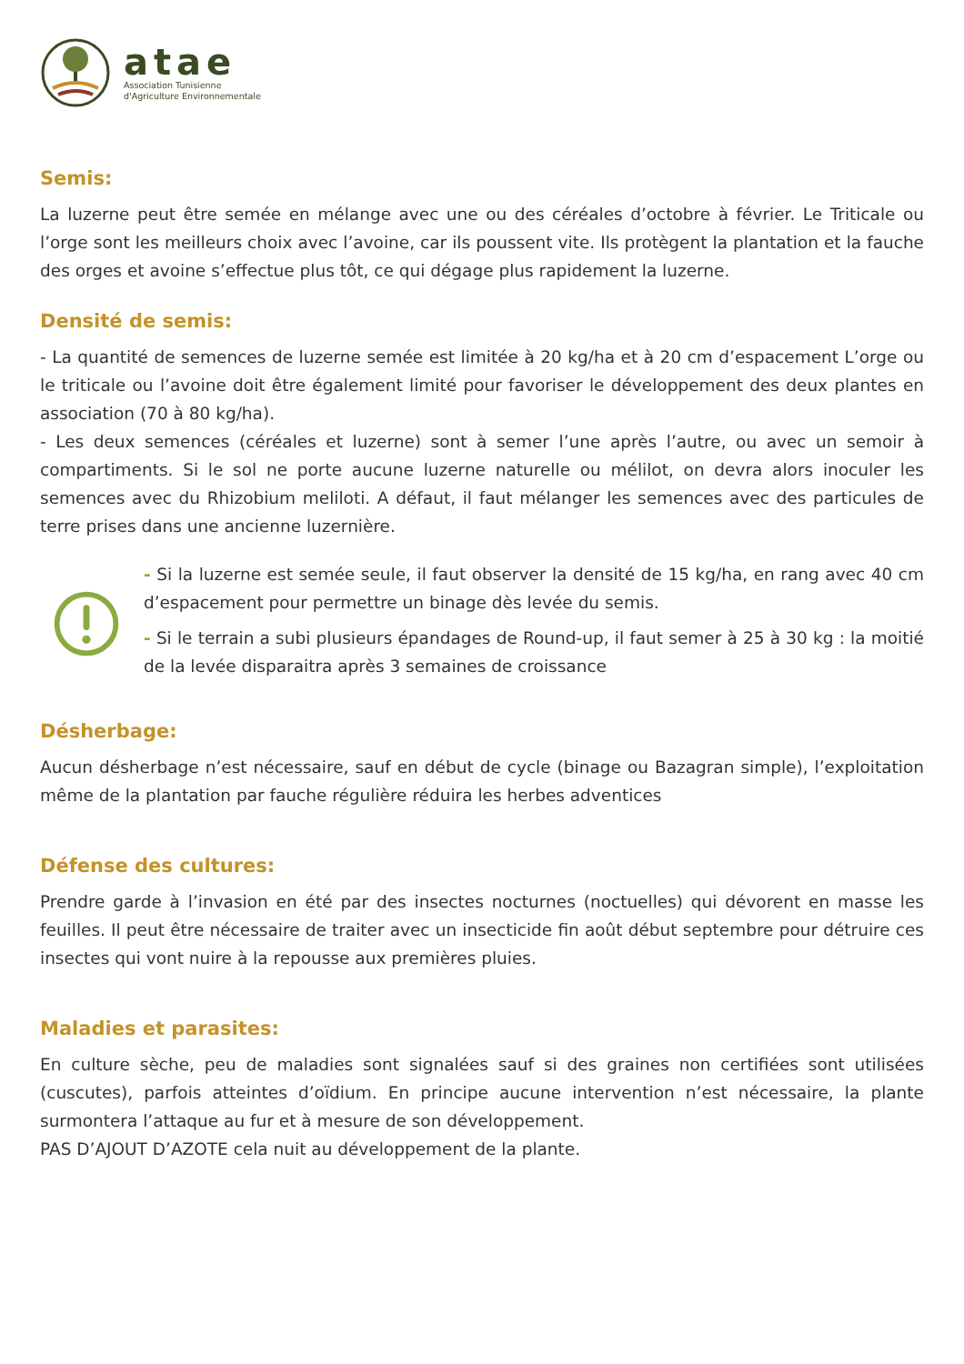atae
Association Tunisienne
d'Agriculture Environnementale
Semis:
La luzerne peut être semée en mélange avec une ou des céréales d’octobre à février. Le Triticale ou l’orge sont les meilleurs choix avec l’avoine, car ils poussent vite. Ils protègent la plantation et la fauche des orges et avoine s’effectue plus tôt, ce qui dégage plus rapidement la luzerne.
Densité de semis:
- La quantité de semences de luzerne semée est limitée à 20 kg/ha et à 20 cm d’espacement L’orge ou le triticale ou l’avoine doit être également limité pour favoriser le développement des deux plantes en association (70 à 80 kg/ha).
- Les deux semences (céréales et luzerne) sont à semer l’une après l’autre, ou avec un semoir à compartiments. Si le sol ne porte aucune luzerne naturelle ou mélilot, on devra alors inoculer les semences avec du Rhizobium meliloti. A défaut, il faut mélanger les semences avec des particules de terre prises dans une ancienne luzernière.
- Si la luzerne est semée seule, il faut observer la densité de 15 kg/ha, en rang avec 40 cm d’espacement pour permettre un binage dès levée du semis.
- Si le terrain a subi plusieurs épandages de Round-up, il faut semer à 25 à 30 kg : la moitié de la levée disparaitra après 3 semaines de croissance
Désherbage:
Aucun désherbage n’est nécessaire, sauf en début de cycle (binage ou Bazagran simple), l’exploitation même de la plantation par fauche régulière réduira les herbes adventices
Défense des cultures:
Prendre garde à l’invasion en été par des insectes nocturnes (noctuelles) qui dévorent en masse les feuilles. Il peut être nécessaire de traiter avec un insecticide fin août début septembre pour détruire ces insectes qui vont nuire à la repousse aux premières pluies.
Maladies et parasites:
En culture sèche, peu de maladies sont signalées sauf si des graines non certifiées sont utilisées (cuscutes), parfois atteintes d’oïdium. En principe aucune intervention n’est nécessaire, la plante surmontera l’attaque au fur et à mesure de son développement.
PAS D’AJOUT D’AZOTE cela nuit au développement de la plante.